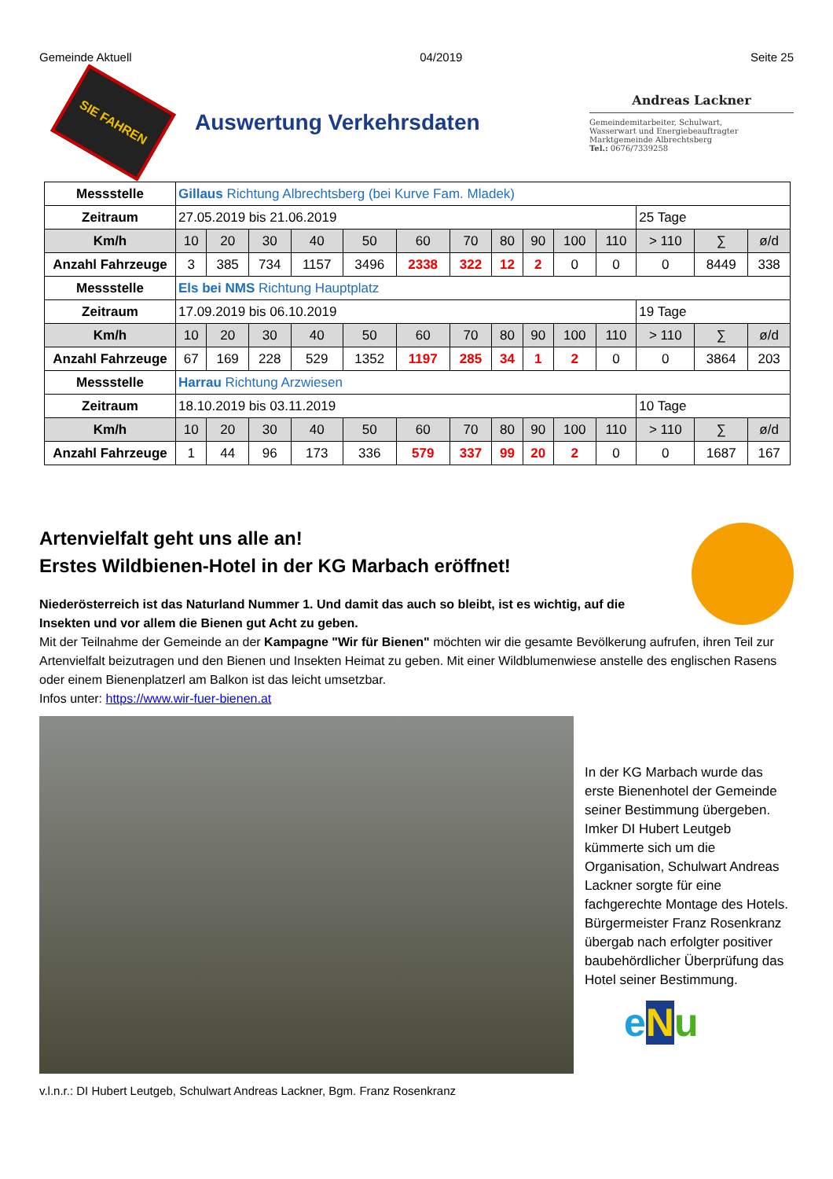Gemeinde Aktuell 04/2019 Seite 25
SIE FAHREN
Auswertung Verkehrsdaten
Andreas Lackner
Gemeindemitarbeiter, Schulwart,
Wasserwart und Energiebeauftragter
Marktgemeinde Albrechtsberg
Tel.: 0676/7339258
| Messstelle | Gillaus Richtung Albrechtsberg (bei Kurve Fam. Mladek) | | | | | | | | | | | | | |
| Zeitraum | 27.05.2019 bis 21.06.2019 | | | | | | | | | | | 25 Tage | | |
| Km/h | 10 | 20 | 30 | 40 | 50 | 60 | 70 | 80 | 90 | 100 | 110 | > 110 | ∑ | ø/d |
| Anzahl Fahrzeuge | 3 | 385 | 734 | 1157 | 3496 | 2338 | 322 | 12 | 2 | 0 | 0 | 0 | 8449 | 338 |
| Messstelle | Els bei NMS Richtung Hauptplatz | | | | | | | | | | | | | |
| Zeitraum | 17.09.2019 bis 06.10.2019 | | | | | | | | | | | 19 Tage | | |
| Km/h | 10 | 20 | 30 | 40 | 50 | 60 | 70 | 80 | 90 | 100 | 110 | > 110 | ∑ | ø/d |
| Anzahl Fahrzeuge | 67 | 169 | 228 | 529 | 1352 | 1197 | 285 | 34 | 1 | 2 | 0 | 0 | 3864 | 203 |
| Messstelle | Harrau Richtung Arzwiesen | | | | | | | | | | | | | |
| Zeitraum | 18.10.2019 bis 03.11.2019 | | | | | | | | | | | 10 Tage | | |
| Km/h | 10 | 20 | 30 | 40 | 50 | 60 | 70 | 80 | 90 | 100 | 110 | > 110 | ∑ | ø/d |
| Anzahl Fahrzeuge | 1 | 44 | 96 | 173 | 336 | 579 | 337 | 99 | 20 | 2 | 0 | 0 | 1687 | 167 |
Artenvielfalt geht uns alle an!
Erstes Wildbienen-Hotel in der KG Marbach eröffnet!
Niederösterreich ist das Naturland Nummer 1. Und damit das auch so bleibt, ist es wichtig, auf die
Insekten und vor allem die Bienen gut Acht zu geben.
Mit der Teilnahme der Gemeinde an der Kampagne "Wir für Bienen" möchten wir die gesamte Bevölkerung aufrufen, ihren Teil zur Artenvielfalt beizutragen und den Bienen und Insekten Heimat zu geben. Mit einer Wildblumenwiese anstelle des englischen Rasens oder einem Bienenplatzerl am Balkon ist das leicht umsetzbar.
Infos unter: https://www.wir-fuer-bienen.at
v.l.n.r.: DI Hubert Leutgeb, Schulwart Andreas Lackner, Bgm. Franz Rosenkranz
In der KG Marbach wurde das erste Bienenhotel der Gemeinde seiner Bestimmung übergeben. Imker DI Hubert Leutgeb kümmerte sich um die Organisation, Schulwart Andreas Lackner sorgte für eine fachgerechte Montage des Hotels.
Bürgermeister Franz Rosenkranz übergab nach erfolgter positiver baubehördlicher Überprüfung das Hotel seiner Bestimmung.
eNu